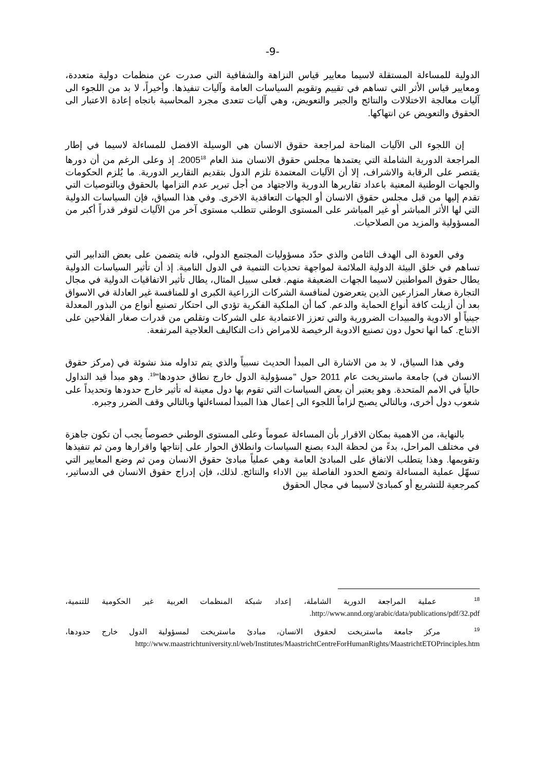-9-
الدولية للمساءلة المستقلة لاسيما معايير قياس النزاهة والشفافية التي صدرت عن منظمات دولية متعددة، ومعايير قياس الأثر التي تساهم في تقييم وتقويم السياسات العامة وآليات تنفيذها. وأخيراً، لا بد من اللجوء الى آليات معالجة الاختلالات والنتائج والجبر والتعويض، وهي آليات تتعدى مجرد المحاسبة باتجاه إعادة الاعتبار الى الحقوق والتعويض عن انتهاكها.
إن اللجوء الى الآليات المتاحة لمراجعة حقوق الانسان هي الوسيلة الافضل للمساءلة لاسيما في إطار المراجعة الدورية الشاملة التي يعتمدها مجلس حقوق الانسان منذ العام 2005<sup>18</sup>. إذ وعلى الرغم من أن دورها يقتصر على الرقابة والاشراف، إلا أن الآليات المعتمدة تلزم الدول بتقديم التقارير الدورية. ما يُلزم الحكومات والجهات الوطنية المعنية باعداد تقاريرها الدورية والاجتهاد من أجل تبرير عدم التزامها بالحقوق وبالتوصيات التي تقدم إليها من قبل مجلس حقوق الانسان أو الجهات التعاقدية الاخرى. وفي هذا السياق، فإن السياسات الدولية التي لها الأثر المباشر أو غير المباشر على المستوى الوطني تتطلب مستوى آخر من الآليات لتوفر قدراً أكبر من المسؤولية والمزيد من الصلاحيات.
وفي العودة الى الهدف الثامن والذي حدّد مسؤوليات المجتمع الدولي، فانه يتضمن على بعض التدابير التي تساهم في خلق البيئة الدولية الملائمة لمواجهة تحديات التنمية في الدول النامية. إذ أن تأثير السياسات الدولية يطال حقوق المواطنين لاسيما الجهات الضعيفة منهم. فعلى سبيل المثال، يطال تأثير الاتفاقيات الدولية في مجال التجارة صغار المزارعين الذين يتعرضون لمنافسة الشركات الزراعية الكبرى او للمنافسة غير العادلة في الاسواق بعد أن أزيلت كافة أنواع الحماية والدعم. كما أن الملكية الفكرية تؤدي الى احتكار تصنيع أنواع من البذور المعدلة جينياً أو الادوية والمبيدات الضرورية والتي تعزز الاعتمادية على الشركات وتقلص من قدرات صغار الفلاحين على الانتاج. كما انها تحول دون تصنيع الادوية الرخيصة للامراض ذات التكاليف العلاجية المرتفعة.
وفي هذا السياق، لا بد من الاشارة الى المبدأ الحديث نسبياً والذي يتم تداوله منذ نشوئة في (مركز حقوق الانسان في) جامعة ماستريخت عام 2011 حول "مسؤولية الدول خارج نطاق حدودها"<sup>19</sup>. وهو مبدأ قيد التداول حالياً في الامم المتحدة. وهو يعتبر أن بعض السياسات التي تقوم بها دول معينة له تأثير خارج حدودها وتحديداً على شعوب دول أخرى، وبالتالي يصبح لزاماً اللجوء الى إعمال هذا المبدأ لمساءلتها وبالتالي وقف الضرر وجبره.
بالنهاية، من الاهمية بمكان الاقرار بأن المساءلة عموماً وعلى المستوى الوطني خصوصاً يجب أن تكون جاهزة في مختلف المراحل، بدءً من لحظة البدء بصنع السياسات وانطلاق الحوار على إنتاجها واقرارها ومن ثم تنفيذها وتقويمها. وهذا يتطلب الاتفاق على المبادئ العامة وهي عملياً مبادئ حقوق الانسان ومن ثم وضع المعايير التي تسهّل عملية المساءلة وتضع الحدود الفاصلة بين الاداء والنتائج. لذلك، فإن إدراج حقوق الانسان في الدساتير، كمرجعية للتشريع أو كمبادئ لاسيما في مجال الحقوق
<sup>18</sup> عملية المراجعة الدورية الشاملة، إعداد شبكة المنظمات العربية غير الحكومية للتنمية، http://www.annd.org/arabic/data/publications/pdf/32.pdf.
<sup>19</sup> مركز جامعة ماستريخت لحقوق الانسان، مبادئ ماستريخت لمسؤولية الدول خارج حدودها، http://www.maastrichtuniversity.nl/web/Institutes/MaastrichtCentreForHumanRights/MaastrichtETOPrinciples.htm